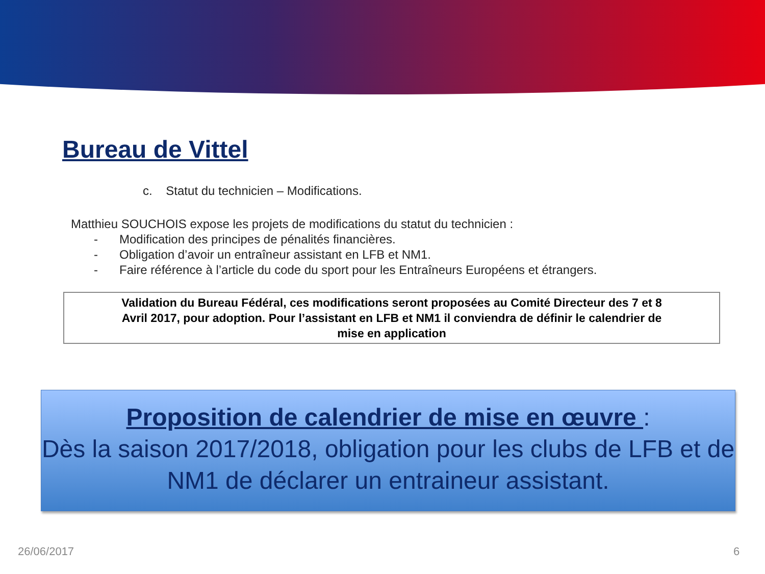Bureau de Vittel
c. Statut du technicien – Modifications.
Matthieu SOUCHOIS expose les projets de modifications du statut du technicien :
- Modification des principes de pénalités financières.
- Obligation d’avoir un entraîneur assistant en LFB et NM1.
- Faire référence à l’article du code du sport pour les Entraîneurs Européens et étrangers.
Validation du Bureau Fédéral, ces modifications seront proposées au Comité Directeur des 7 et 8
Avril 2017, pour adoption. Pour l’assistant en LFB et NM1 il conviendra de définir le calendrier de
mise en application
Proposition de calendrier de mise en œuvre :
Dès la saison 2017/2018, obligation pour les clubs de LFB et de NM1 de déclarer un entraineur assistant.
26/06/2017 6